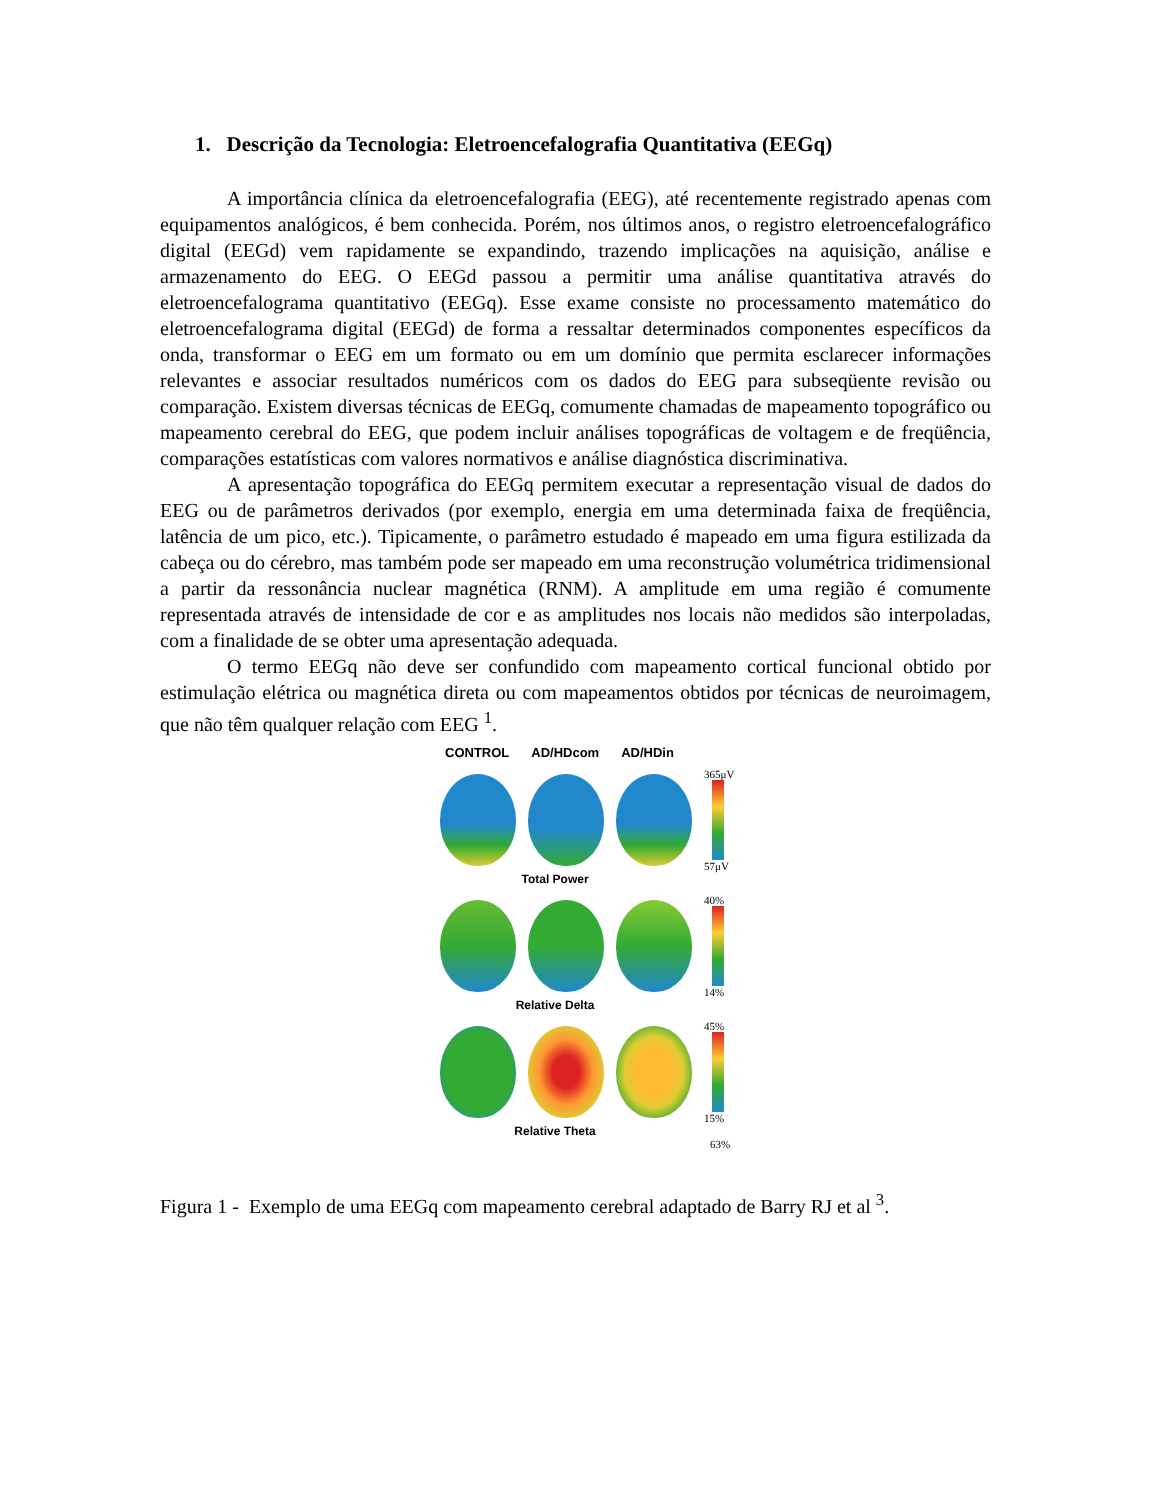1. Descrição da Tecnologia: Eletroencefalografia Quantitativa (EEGq)
A importância clínica da eletroencefalografia (EEG), até recentemente registrado apenas com equipamentos analógicos, é bem conhecida. Porém, nos últimos anos, o registro eletroencefalográfico digital (EEGd) vem rapidamente se expandindo, trazendo implicações na aquisição, análise e armazenamento do EEG. O EEGd passou a permitir uma análise quantitativa através do eletroencefalograma quantitativo (EEGq). Esse exame consiste no processamento matemático do eletroencefalograma digital (EEGd) de forma a ressaltar determinados componentes específicos da onda, transformar o EEG em um formato ou em um domínio que permita esclarecer informações relevantes e associar resultados numéricos com os dados do EEG para subseqüente revisão ou comparação. Existem diversas técnicas de EEGq, comumente chamadas de mapeamento topográfico ou mapeamento cerebral do EEG, que podem incluir análises topográficas de voltagem e de freqüência, comparações estatísticas com valores normativos e análise diagnóstica discriminativa.
A apresentação topográfica do EEGq permitem executar a representação visual de dados do EEG ou de parâmetros derivados (por exemplo, energia em uma determinada faixa de freqüência, latência de um pico, etc.). Tipicamente, o parâmetro estudado é mapeado em uma figura estilizada da cabeça ou do cérebro, mas também pode ser mapeado em uma reconstrução volumétrica tridimensional a partir da ressonância nuclear magnética (RNM). A amplitude em uma região é comumente representada através de intensidade de cor e as amplitudes nos locais não medidos são interpoladas, com a finalidade de se obter uma apresentação adequada.
O termo EEGq não deve ser confundido com mapeamento cortical funcional obtido por estimulação elétrica ou magnética direta ou com mapeamentos obtidos por técnicas de neuroimagem, que não têm qualquer relação com EEG <sup>1</sup>.
CONTROL AD/HDcom AD/HDin
365μV
57μV
Total Power
40%
14%
Relative Delta
45%
15%
Relative Theta
63%
Figura 1 - Exemplo de uma EEGq com mapeamento cerebral adaptado de Barry RJ et al <sup>3</sup>.